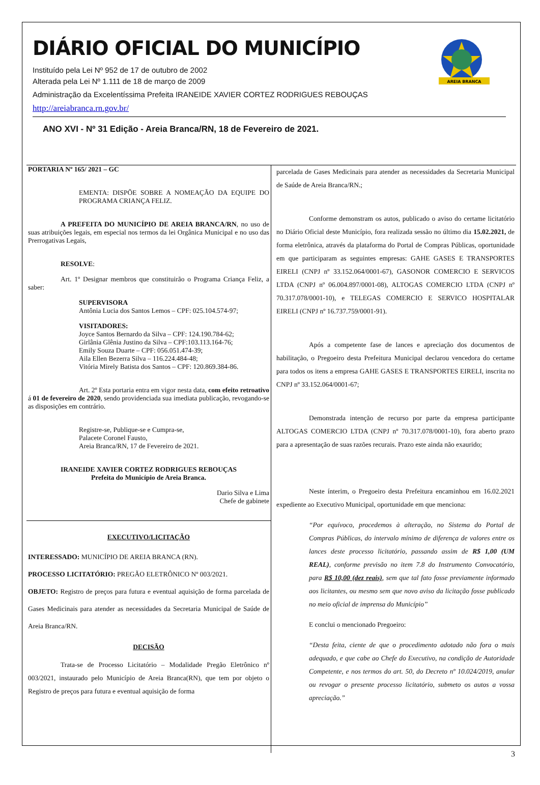DIÁRIO OFICIAL DO MUNICÍPIO
Instituído pela Lei Nº 952 de 17 de outubro de 2002
Alterada pela Lei Nº 1.111 de 18 de março de 2009
Administração da Excelentíssima Prefeita IRANEIDE XAVIER CORTEZ RODRIGUES REBOUÇAS
http://areiabranca.rn.gov.br/
AREIA BRANCA
ANO XVI - Nº 31 Edição - Areia Branca/RN, 18 de Fevereiro de 2021.
PORTARIA Nº 165/ 2021 – GC
EMENTA: DISPÕE SOBRE A NOMEAÇÃO DA EQUIPE DO PROGRAMA CRIANÇA FELIZ.
A PREFEITA DO MUNICÍPIO DE AREIA BRANCA/RN, no uso de suas atribuições legais, em especial nos termos da lei Orgânica Municipal e no uso das Prerrogativas Legais,
RESOLVE:
Art. 1º Designar membros que constituirão o Programa Criança Feliz, a saber:
SUPERVISORA
Antônia Lucia dos Santos Lemos – CPF: 025.104.574-97;
VISITADORES:
Joyce Santos Bernardo da Silva – CPF: 124.190.784-62;
Girlânia Glênia Justino da Silva – CPF:103.113.164-76;
Emily Souza Duarte – CPF: 056.051.474-39;
Aila Ellen Bezerra Silva – 116.224.484-48;
Vitória Mirely Batista dos Santos – CPF: 120.869.384-86.
Art. 2º Esta portaria entra em vigor nesta data, com efeito retroativo á 01 de fevereiro de 2020, sendo providenciada sua imediata publicação, revogando-se as disposições em contrário.
Registre-se, Publique-se e Cumpra-se,
Palacete Coronel Fausto,
Areia Branca/RN, 17 de Fevereiro de 2021.
IRANEIDE XAVIER CORTEZ RODRIGUES REBOUÇAS
Prefeita do Município de Areia Branca.
Dario Silva e Lima
Chefe de gabinete
EXECUTIVO/LICITAÇÃO
INTERESSADO: MUNICÍPIO DE AREIA BRANCA (RN).
PROCESSO LICITATÓRIO: PREGÃO ELETRÔNICO Nº 003/2021.
OBJETO: Registro de preços para futura e eventual aquisição de forma parcelada de Gases Medicinais para atender as necessidades da Secretaria Municipal de Saúde de Areia Branca/RN.
DECISÃO
Trata-se de Processo Licitatório – Modalidade Pregão Eletrônico nº 003/2021, instaurado pelo Município de Areia Branca(RN), que tem por objeto o Registro de preços para futura e eventual aquisição de forma
parcelada de Gases Medicinais para atender as necessidades da Secretaria Municipal de Saúde de Areia Branca/RN.;
Conforme demonstram os autos, publicado o aviso do certame licitatório no Diário Oficial deste Município, fora realizada sessão no último dia 15.02.2021, de forma eletrônica, através da plataforma do Portal de Compras Públicas, oportunidade em que participaram as seguintes empresas: GAHE GASES E TRANSPORTES EIRELI (CNPJ nº 33.152.064/0001-67), GASONOR COMERCIO E SERVICOS LTDA (CNPJ nº 06.004.897/0001-08), ALTOGAS COMERCIO LTDA (CNPJ nº 70.317.078/0001-10), e TELEGAS COMERCIO E SERVICO HOSPITALAR EIRELI (CNPJ nº 16.737.759/0001-91).
Após a competente fase de lances e apreciação dos documentos de habilitação, o Pregoeiro desta Prefeitura Municipal declarou vencedora do certame para todos os itens a empresa GAHE GASES E TRANSPORTES EIRELI, inscrita no CNPJ nº 33.152.064/0001-67;
Demonstrada intenção de recurso por parte da empresa participante ALTOGAS COMERCIO LTDA (CNPJ nº 70.317.078/0001-10), fora aberto prazo para a apresentação de suas razões recurais. Prazo este ainda não exaurido;
Neste ínterim, o Pregoeiro desta Prefeitura encaminhou em 16.02.2021 expediente ao Executivo Municipal, oportunidade em que menciona:
“Por equívoco, procedemos à alteração, no Sistema do Portal de Compras Públicas, do intervalo mínimo de diferença de valores entre os lances deste processo licitatório, passando assim de R$ 1,00 (UM REAL), conforme previsão no item 7.8 do Instrumento Convocatório, para R$ 10,00 (dez reais), sem que tal fato fosse previamente informado aos licitantes, ou mesmo sem que novo aviso da licitação fosse publicado no meio oficial de imprensa do Município”
E conclui o mencionado Pregoeiro:
“Desta feita, ciente de que o procedimento adotado não fora o mais adequado, e que cabe ao Chefe do Executivo, na condição de Autoridade Competente, e nos termos do art. 50, do Decreto nº 10.024/2019, anular ou revogar o presente processo licitatório, submeto os autos a vossa apreciação.”
3